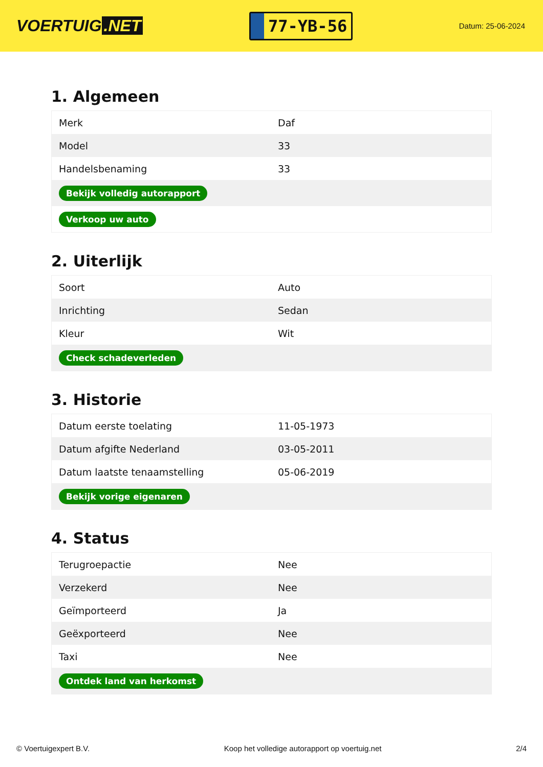VOERTUIG.NET
77-YB-56
Datum: 25-06-2024
1. Algemeen
| Merk | Daf |
| Model | 33 |
| Handelsbenaming | 33 |
| Bekijk volledig autorapport | |
| Verkoop uw auto | |
2. Uiterlijk
| Soort | Auto |
| Inrichting | Sedan |
| Kleur | Wit |
| Check schadeverleden | |
3. Historie
| Datum eerste toelating | 11-05-1973 |
| Datum afgifte Nederland | 03-05-2011 |
| Datum laatste tenaamstelling | 05-06-2019 |
| Bekijk vorige eigenaren | |
4. Status
| Terugroepactie | Nee |
| Verzekerd | Nee |
| Geïmporteerd | Ja |
| Geëxporteerd | Nee |
| Taxi | Nee |
| Ontdek land van herkomst | |
© Voertuigexpert B.V. Koop het volledige autorapport op voertuig.net 2/4